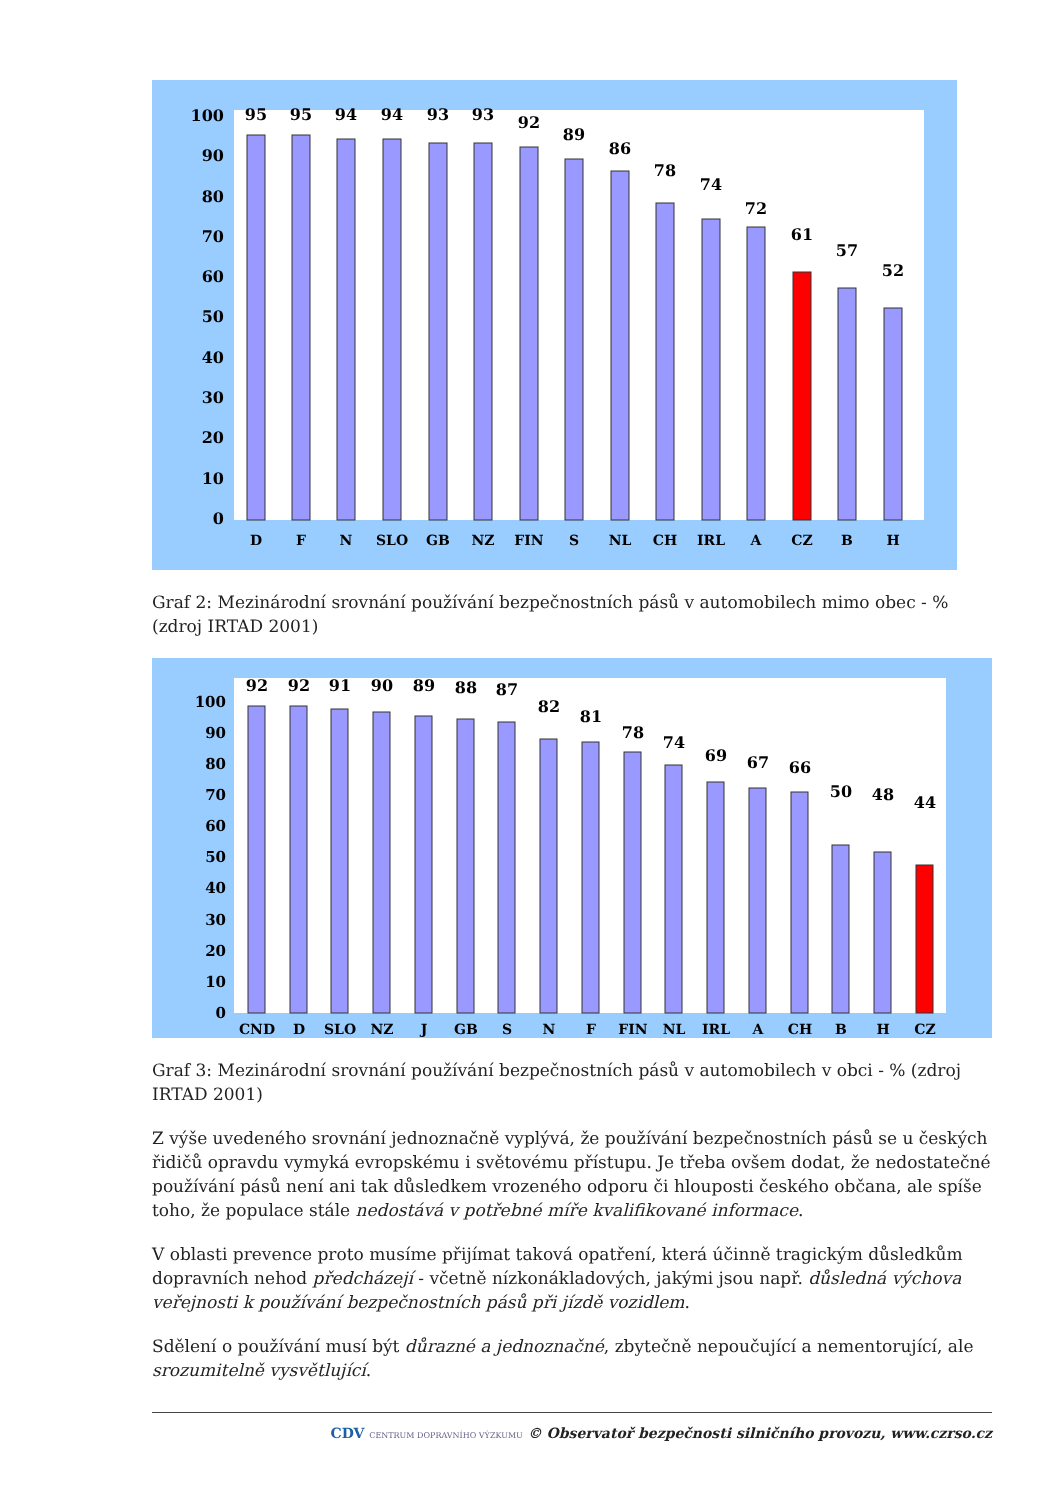0
10
20
30
40
50
60
70
80
90
100
95
95
94
94
93
93
92
89
86
78
74
72
61
57
52
D
F
N
SLO
GB
NZ
FIN
S
NL
CH
IRL
A
CZ
B
H
Graf 2: Mezinárodní srovnání používání bezpečnostních pásů v automobilech mimo obec - % (zdroj IRTAD 2001)
0
10
20
30
40
50
60
70
80
90
100
92
92
91
90
89
88
87
82
81
78
74
69
67
66
50
48
44
CND
D
SLO
NZ
J
GB
S
N
F
FIN
NL
IRL
A
CH
B
H
CZ
Graf 3: Mezinárodní srovnání používání bezpečnostních pásů v automobilech v obci - % (zdroj IRTAD 2001)
Z výše uvedeného srovnání jednoznačně vyplývá, že používání bezpečnostních pásů se u českých řidičů opravdu vymyká evropskému i světovému přístupu. Je třeba ovšem dodat, že nedostatečné používání pásů není ani tak důsledkem vrozeného odporu či hlouposti českého občana, ale spíše toho, že populace stále nedostává v potřebné míře kvalifikované informace.
V oblasti prevence proto musíme přijímat taková opatření, která účinně tragickým důsledkům dopravních nehod předcházejí - včetně nízkonákladových, jakými jsou např. důsledná výchova veřejnosti k používání bezpečnostních pásů při jízdě vozidlem.
Sdělení o používání musí být důrazné a jednoznačné, zbytečně nepoučující a nementorující, ale srozumitelně vysvětlující.
CDV CENTRUM DOPRAVNÍHO VÝZKUMU © Observatoř bezpečnosti silničního provozu, www.czrso.cz